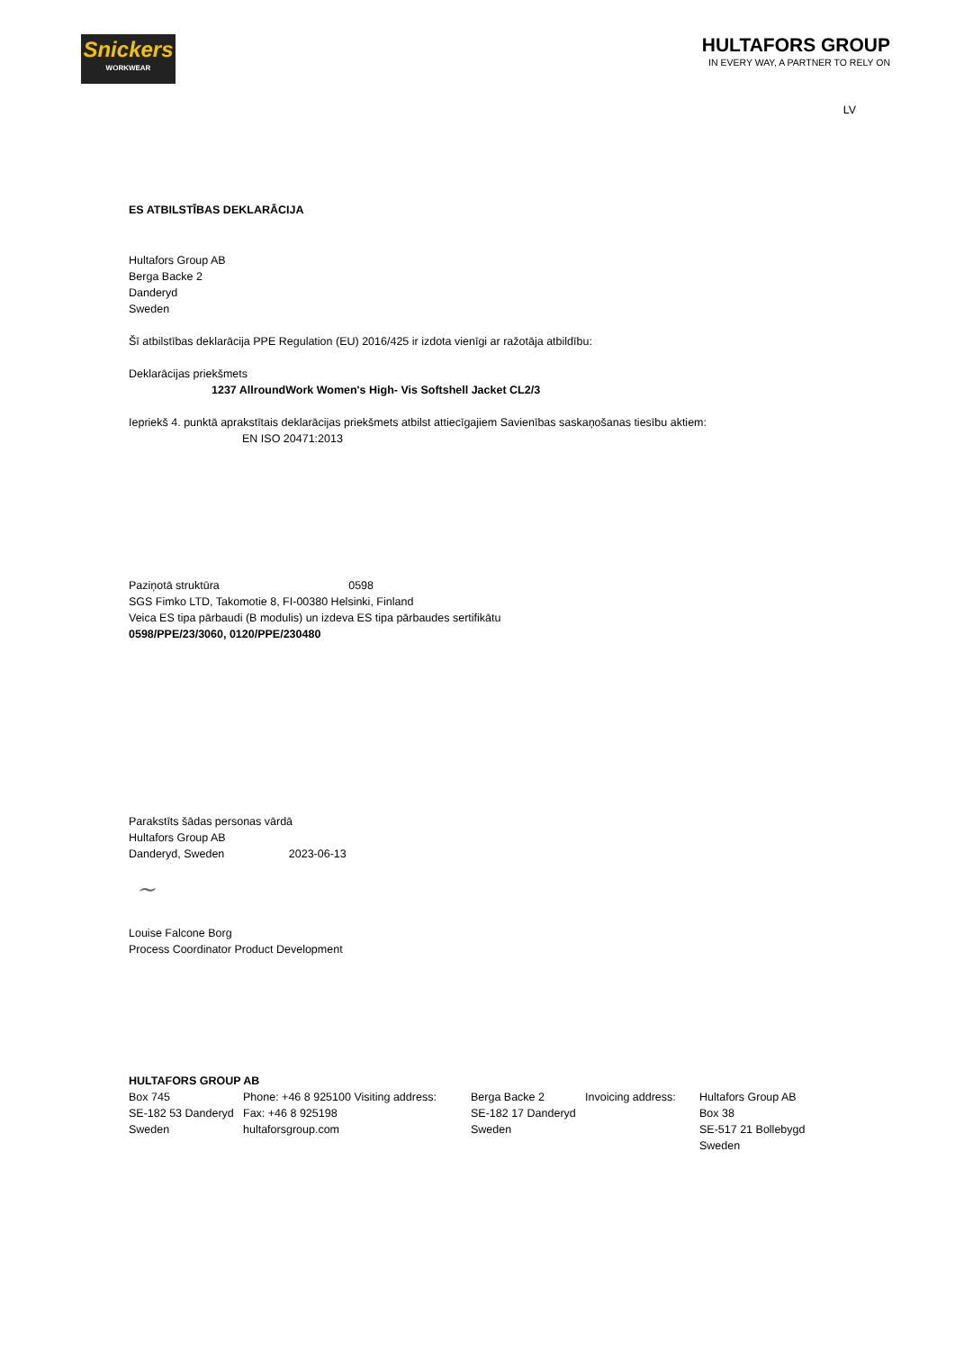Snickers
WORKWEAR
HULTAFORS GROUP
IN EVERY WAY, A PARTNER TO RELY ON
LV
ES ATBILSTĪBAS DEKLARĀCIJA
Hultafors Group AB
Berga Backe 2
Danderyd
Sweden
Šī atbilstības deklarācija PPE Regulation (EU) 2016/425 ir izdota vienīgi ar ražotāja atbildību:
Deklarācijas priekšmets
1237 AllroundWork Women's High- Vis Softshell Jacket CL2/3
Iepriekš 4. punktā aprakstītais deklarācijas priekšmets atbilst attiecīgajiem Savienības saskaņošanas tiesību aktiem:
EN ISO 20471:2013
Paziņotā struktūra 0598
SGS Fimko LTD, Takomotie 8, FI-00380 Helsinki, Finland
Veica ES tipa pārbaudi (B modulis) un izdeva ES tipa pārbaudes sertifikātu
0598/PPE/23/3060, 0120/PPE/230480
Parakstīts šādas personas vārdā
Hultafors Group AB
Danderyd, Sweden 2023-06-13
~
Louise Falcone Borg
Process Coordinator Product Development
HULTAFORS GROUP AB
| Box 745 SE-182 53 Danderyd Sweden | Phone: +46 8 925100 Visiting address: Fax: +46 8 925198 hultaforsgroup.com | Berga Backe 2 SE-182 17 Danderyd Sweden | Invoicing address: | Hultafors Group AB Box 38 SE-517 21 Bollebygd Sweden |